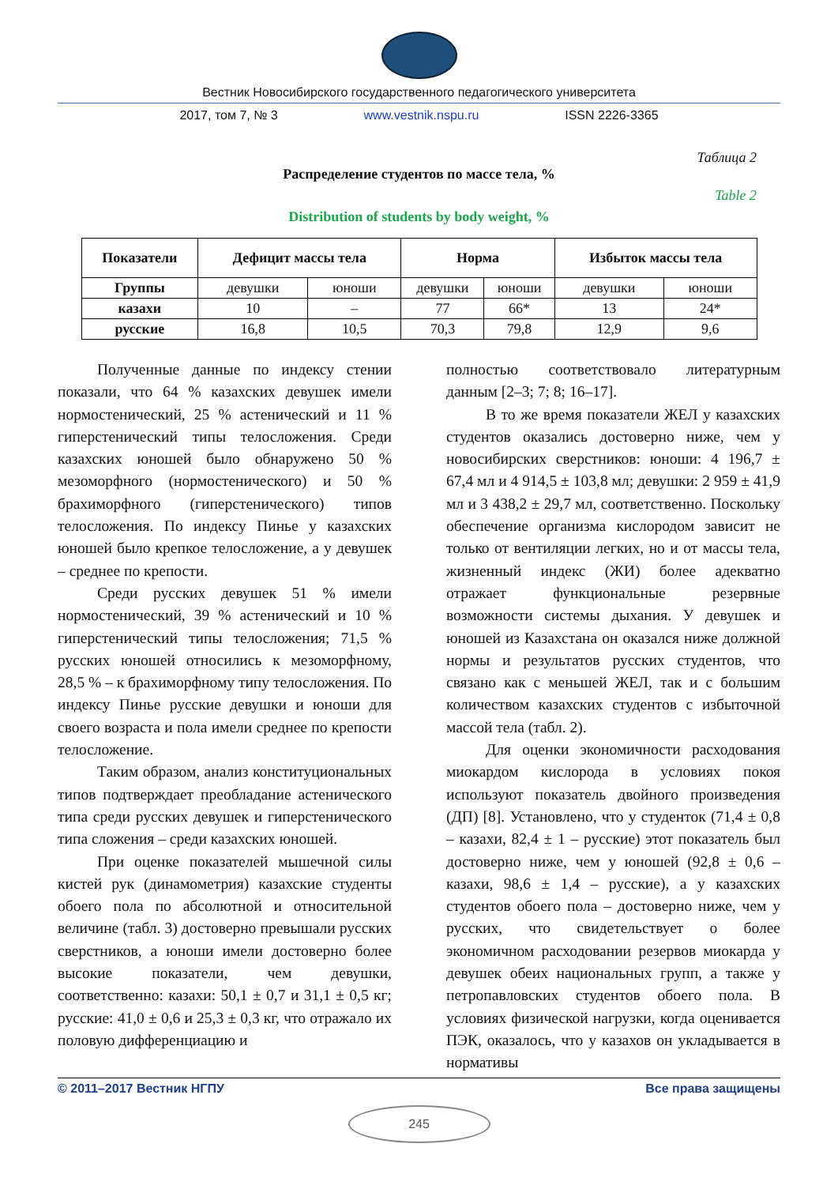Вестник Новосибирского государственного педагогического университета
2017, том 7, № 3 www.vestnik.nspu.ru ISSN 2226-3365
Таблица 2
Распределение студентов по массе тела, %
Table 2
Distribution of students by body weight, %
| Показатели | Дефицит массы тела | | Норма | | Избыток массы тела | |
| --- | --- | --- | --- | --- | --- | --- |
| Группы | девушки | юноши | девушки | юноши | девушки | юноши |
| казахи | 10 | – | 77 | 66* | 13 | 24* |
| русские | 16,8 | 10,5 | 70,3 | 79,8 | 12,9 | 9,6 |
Полученные данные по индексу стении показали, что 64 % казахских девушек имели нормостенический, 25 % астенический и 11 % гиперстенический типы телосложения. Среди казахских юношей было обнаружено 50 % мезоморфного (нормостенического) и 50 % брахиморфного (гиперстенического) типов телосложения. По индексу Пинье у казахских юношей было крепкое телосложение, а у девушек – среднее по крепости.
Среди русских девушек 51 % имели нормостенический, 39 % астенический и 10 % гиперстенический типы телосложения; 71,5 % русских юношей относились к мезоморфному, 28,5 % – к брахиморфному типу телосложения. По индексу Пинье русские девушки и юноши для своего возраста и пола имели среднее по крепости телосложение.
Таким образом, анализ конституциональных типов подтверждает преобладание астенического типа среди русских девушек и гиперстенического типа сложения – среди казахских юношей.
При оценке показателей мышечной силы кистей рук (динамометрия) казахские студенты обоего пола по абсолютной и относительной величине (табл. 3) достоверно превышали русских сверстников, а юноши имели достоверно более высокие показатели, чем девушки, соответственно: казахи: 50,1 ± 0,7 и 31,1 ± 0,5 кг; русские: 41,0 ± 0,6 и 25,3 ± 0,3 кг, что отражало их половую дифференциацию и
полностью соответствовало литературным данным [2–3; 7; 8; 16–17].
В то же время показатели ЖЕЛ у казахских студентов оказались достоверно ниже, чем у новосибирских сверстников: юноши: 4 196,7 ± 67,4 мл и 4 914,5 ± 103,8 мл; девушки: 2 959 ± 41,9 мл и 3 438,2 ± 29,7 мл, соответственно. Поскольку обеспечение организма кислородом зависит не только от вентиляции легких, но и от массы тела, жизненный индекс (ЖИ) более адекватно отражает функциональные резервные возможности системы дыхания. У девушек и юношей из Казахстана он оказался ниже должной нормы и результатов русских студентов, что связано как с меньшей ЖЕЛ, так и с большим количеством казахских студентов с избыточной массой тела (табл. 2).
Для оценки экономичности расходования миокардом кислорода в условиях покоя используют показатель двойного произведения (ДП) [8]. Установлено, что у студенток (71,4 ± 0,8 – казахи, 82,4 ± 1 – русские) этот показатель был достоверно ниже, чем у юношей (92,8 ± 0,6 – казахи, 98,6 ± 1,4 – русские), а у казахских студентов обоего пола – достоверно ниже, чем у русских, что свидетельствует о более экономичном расходовании резервов миокарда у девушек обеих национальных групп, а также у петропавловских студентов обоего пола. В условиях физической нагрузки, когда оценивается ПЭК, оказалось, что у казахов он укладывается в нормативы
© 2011–2017 Вестник НГПУ Все права защищены
245